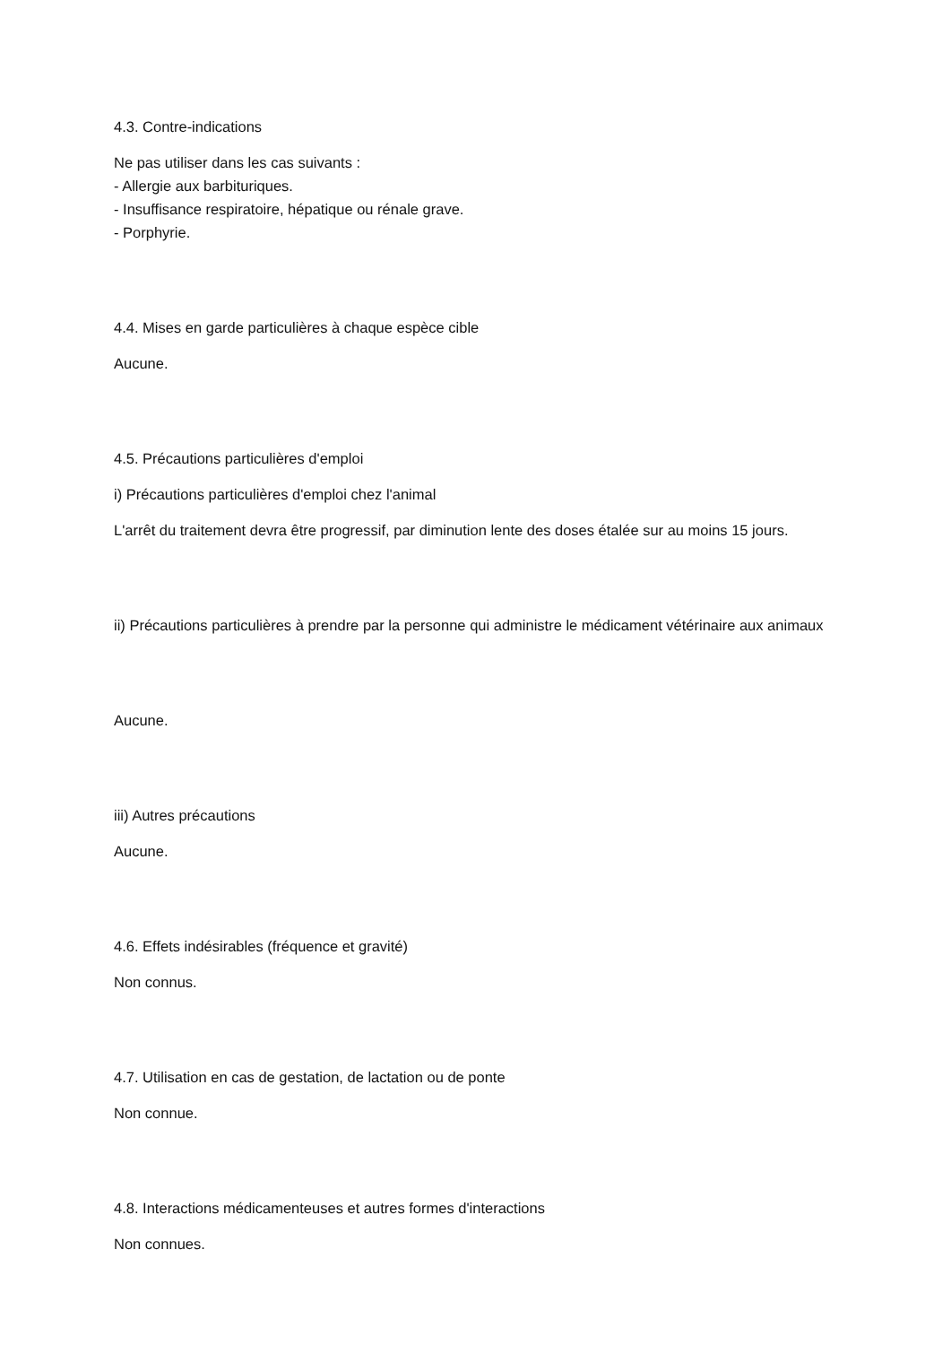4.3. Contre-indications
Ne pas utiliser dans les cas suivants :
- Allergie aux barbituriques.
- Insuffisance respiratoire, hépatique ou rénale grave.
- Porphyrie.
4.4. Mises en garde particulières à chaque espèce cible
Aucune.
4.5. Précautions particulières d'emploi
i) Précautions particulières d'emploi chez l'animal
L'arrêt du traitement devra être progressif, par diminution lente des doses étalée sur au moins 15 jours.
ii) Précautions particulières à prendre par la personne qui administre le médicament vétérinaire aux animaux
Aucune.
iii) Autres précautions
Aucune.
4.6. Effets indésirables (fréquence et gravité)
Non connus.
4.7. Utilisation en cas de gestation, de lactation ou de ponte
Non connue.
4.8. Interactions médicamenteuses et autres formes d'interactions
Non connues.